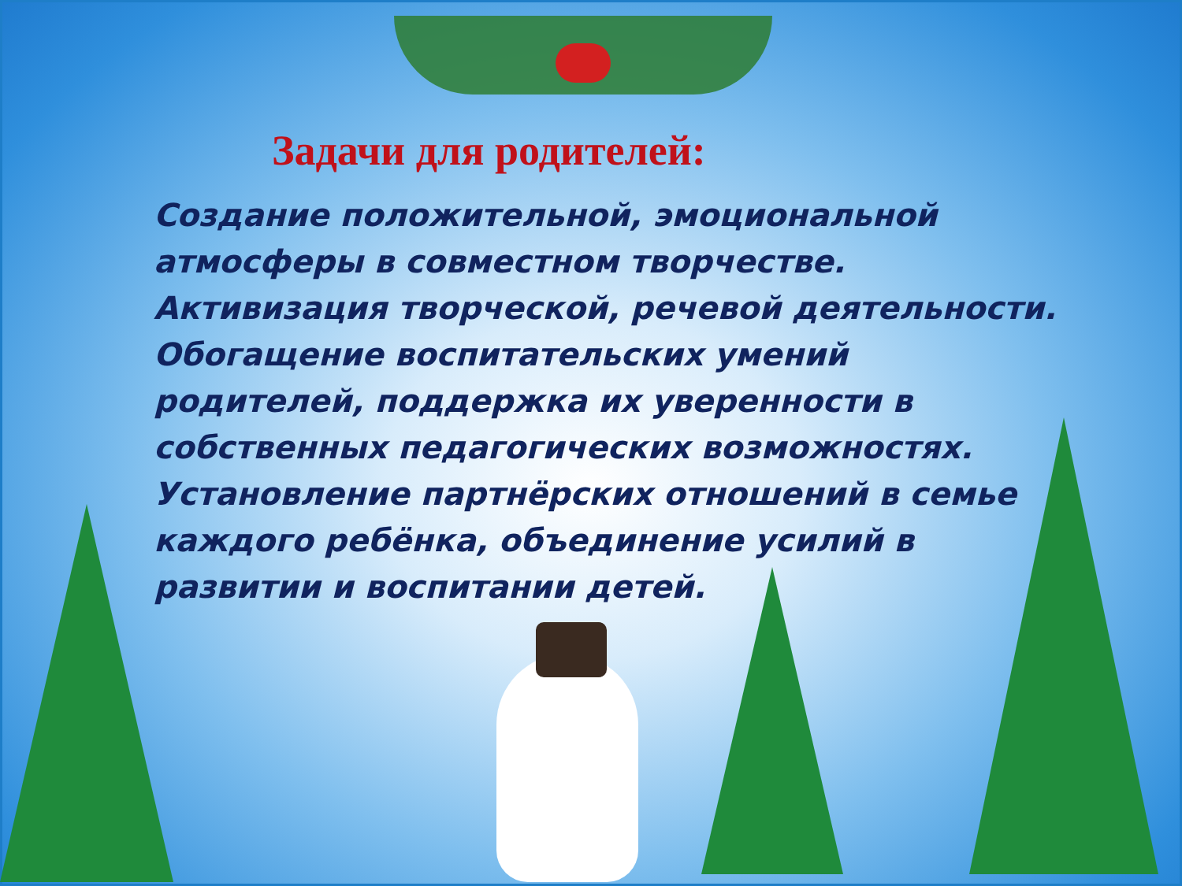Задачи для родителей:
Создание положительной, эмоциональной атмосферы в совместном творчестве.
Активизация творческой, речевой деятельности.
Обогащение воспитательских умений родителей, поддержка их уверенности в собственных педагогических возможностях.
Установление партнёрских отношений в семье каждого ребёнка, объединение усилий в развитии и воспитании детей.